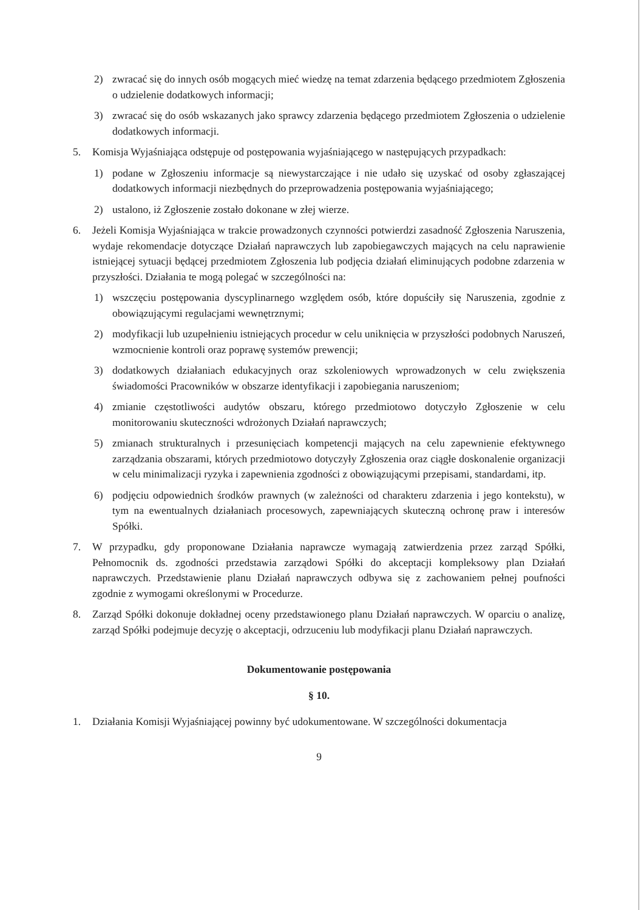2) zwracać się do innych osób mogących mieć wiedzę na temat zdarzenia będącego przedmiotem Zgłoszenia o udzielenie dodatkowych informacji;
3) zwracać się do osób wskazanych jako sprawcy zdarzenia będącego przedmiotem Zgłoszenia o udzielenie dodatkowych informacji.
5. Komisja Wyjaśniająca odstępuje od postępowania wyjaśniającego w następujących przypadkach:
1) podane w Zgłoszeniu informacje są niewystarczające i nie udało się uzyskać od osoby zgłaszającej dodatkowych informacji niezbędnych do przeprowadzenia postępowania wyjaśniającego;
2) ustalono, iż Zgłoszenie zostało dokonane w złej wierze.
6. Jeżeli Komisja Wyjaśniająca w trakcie prowadzonych czynności potwierdzi zasadność Zgłoszenia Naruszenia, wydaje rekomendacje dotyczące Działań naprawczych lub zapobiegawczych mających na celu naprawienie istniejącej sytuacji będącej przedmiotem Zgłoszenia lub podjęcia działań eliminujących podobne zdarzenia w przyszłości. Działania te mogą polegać w szczególności na:
1) wszczęciu postępowania dyscyplinarnego względem osób, które dopuściły się Naruszenia, zgodnie z obowiązującymi regulacjami wewnętrznymi;
2) modyfikacji lub uzupełnieniu istniejących procedur w celu uniknięcia w przyszłości podobnych Naruszeń, wzmocnienie kontroli oraz poprawę systemów prewencji;
3) dodatkowych działaniach edukacyjnych oraz szkoleniowych wprowadzonych w celu zwiększenia świadomości Pracowników w obszarze identyfikacji i zapobiegania naruszeniom;
4) zmianie częstotliwości audytów obszaru, którego przedmiotowo dotyczyło Zgłoszenie w celu monitorowaniu skuteczności wdrożonych Działań naprawczych;
5) zmianach strukturalnych i przesunięciach kompetencji mających na celu zapewnienie efektywnego zarządzania obszarami, których przedmiotowo dotyczyły Zgłoszenia oraz ciągłe doskonalenie organizacji w celu minimalizacji ryzyka i zapewnienia zgodności z obowiązującymi przepisami, standardami, itp.
6) podjęciu odpowiednich środków prawnych (w zależności od charakteru zdarzenia i jego kontekstu), w tym na ewentualnych działaniach procesowych, zapewniających skuteczną ochronę praw i interesów Spółki.
7. W przypadku, gdy proponowane Działania naprawcze wymagają zatwierdzenia przez zarząd Spółki, Pełnomocnik ds. zgodności przedstawia zarządowi Spółki do akceptacji kompleksowy plan Działań naprawczych. Przedstawienie planu Działań naprawczych odbywa się z zachowaniem pełnej poufności zgodnie z wymogami określonymi w Procedurze.
8. Zarząd Spółki dokonuje dokładnej oceny przedstawionego planu Działań naprawczych. W oparciu o analizę, zarząd Spółki podejmuje decyzję o akceptacji, odrzuceniu lub modyfikacji planu Działań naprawczych.
Dokumentowanie postępowania
§ 10.
1. Działania Komisji Wyjaśniającej powinny być udokumentowane. W szczególności dokumentacja
9